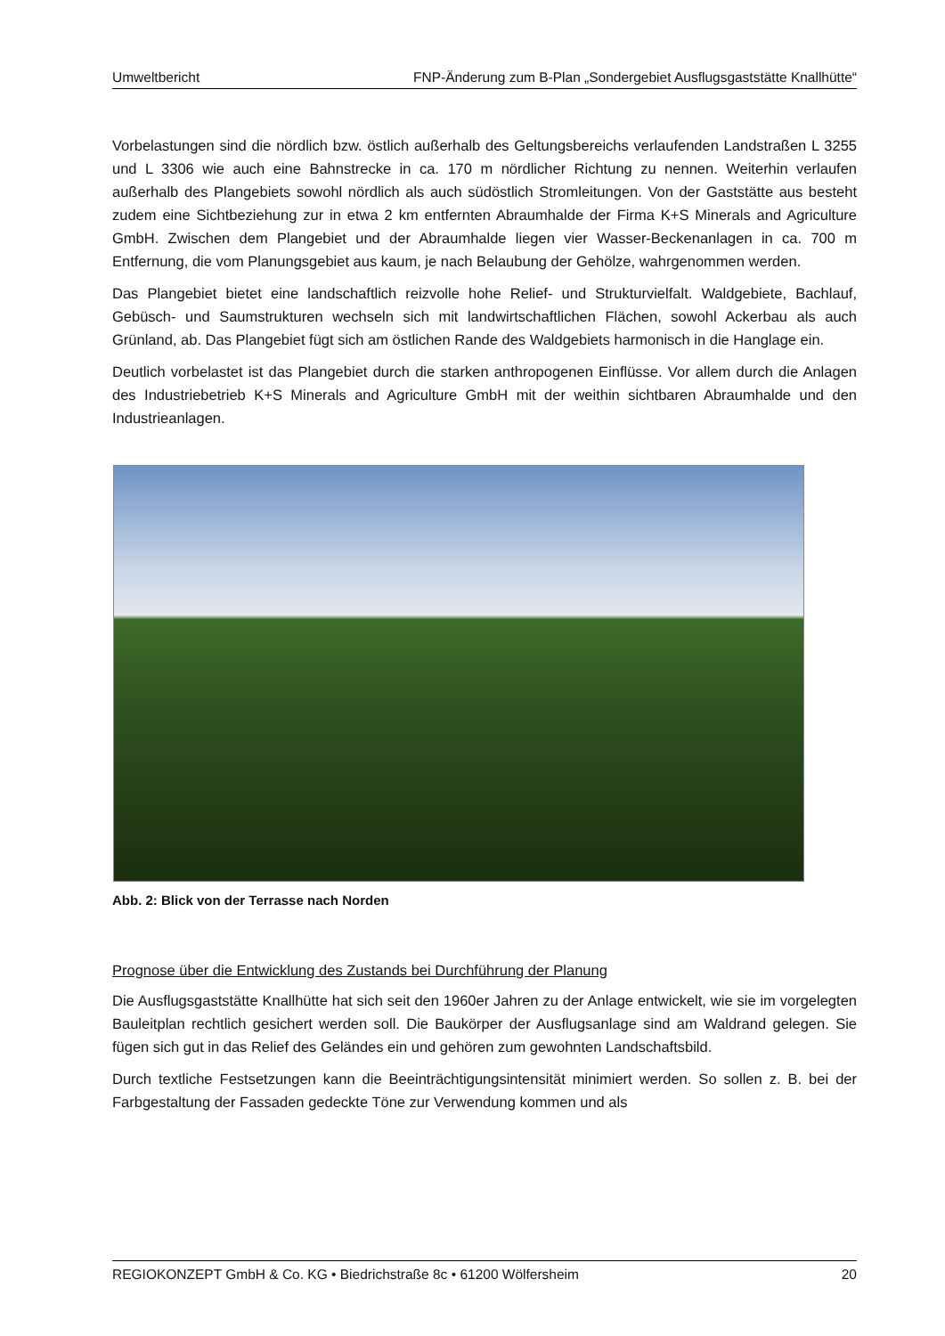Umweltbericht FNP-Änderung zum B-Plan „Sondergebiet Ausflugsgaststätte Knallhütte“
Vorbelastungen sind die nördlich bzw. östlich außerhalb des Geltungsbereichs verlaufenden Landstraßen L 3255 und L 3306 wie auch eine Bahnstrecke in ca. 170 m nördlicher Richtung zu nennen. Weiterhin verlaufen außerhalb des Plangebiets sowohl nördlich als auch südöstlich Stromleitungen. Von der Gaststätte aus besteht zudem eine Sichtbeziehung zur in etwa 2 km entfernten Abraumhalde der Firma K+S Minerals and Agriculture GmbH. Zwischen dem Plange­biet und der Abraumhalde liegen vier Wasser-Beckenanlagen in ca. 700 m Entfernung, die vom Planungsgebiet aus kaum, je nach Belaubung der Gehölze, wahrgenommen werden.
Das Plangebiet bietet eine landschaftlich reizvolle hohe Relief- und Strukturvielfalt. Waldgebiete, Bachlauf, Gebüsch- und Saumstrukturen wechseln sich mit landwirtschaftlichen Flächen, sowohl Ackerbau als auch Grünland, ab. Das Plangebiet fügt sich am östlichen Rande des Waldgebiets harmonisch in die Hanglage ein.
Deutlich vorbelastet ist das Plangebiet durch die starken anthropogenen Einflüsse. Vor allem durch die Anlagen des Industriebetrieb K+S Minerals and Agriculture GmbH mit der weithin sicht­baren Abraumhalde und den Industrieanlagen.
Abb. 2: Blick von der Terrasse nach Norden
Prognose über die Entwicklung des Zustands bei Durchführung der Planung
Die Ausflugsgaststätte Knallhütte hat sich seit den 1960er Jahren zu der Anlage entwickelt, wie sie im vorgelegten Bauleitplan rechtlich gesichert werden soll. Die Baukörper der Ausflugsanlage sind am Waldrand gelegen. Sie fügen sich gut in das Relief des Geländes ein und gehören zum gewohnten Landschaftsbild.
Durch textliche Festsetzungen kann die Beeinträchtigungsintensität minimiert werden. So sollen z. B. bei der Farbgestaltung der Fassaden gedeckte Töne zur Verwendung kommen und als
REGIOKONZEPT GmbH & Co. KG • Biedrichstraße 8c • 61200 Wölfersheim 20